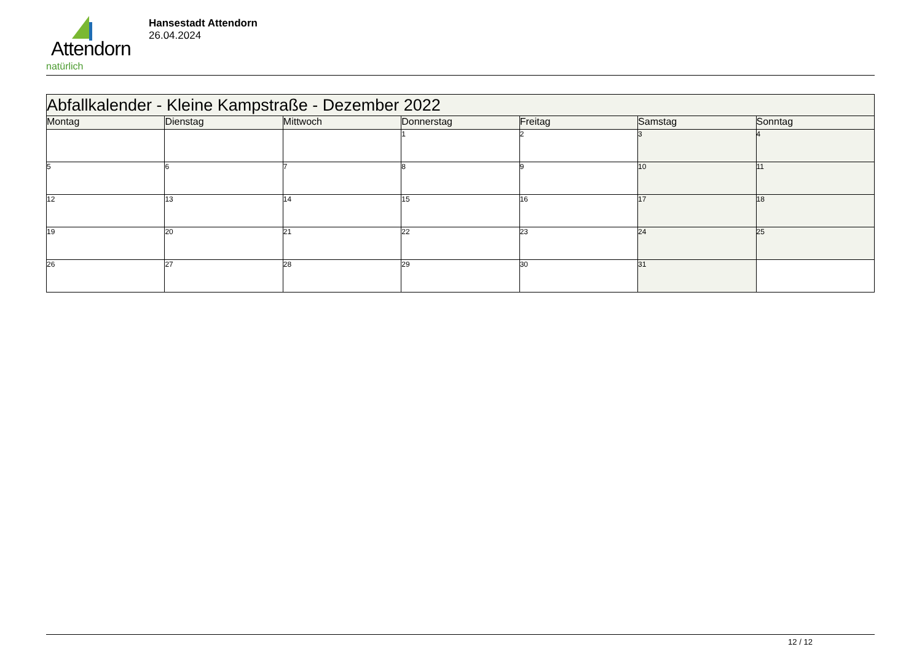Attendorn
natürlich
Hansestadt Attendorn
26.04.2024
| Abfallkalender - Kleine Kampstraße - Dezember 2022 | | | | | | |
| Montag | Dienstag | Mittwoch | Donnerstag | Freitag | Samstag | Sonntag |
| | | | 1 | 2 | 3 | 4 |
| 5 | 6 | 7 | 8 | 9 | 10 | 11 |
| 12 | 13 | 14 | 15 | 16 | 17 | 18 |
| 19 | 20 | 21 | 22 | 23 | 24 | 25 |
| 26 | 27 | 28 | 29 | 30 | 31 | |
12 / 12